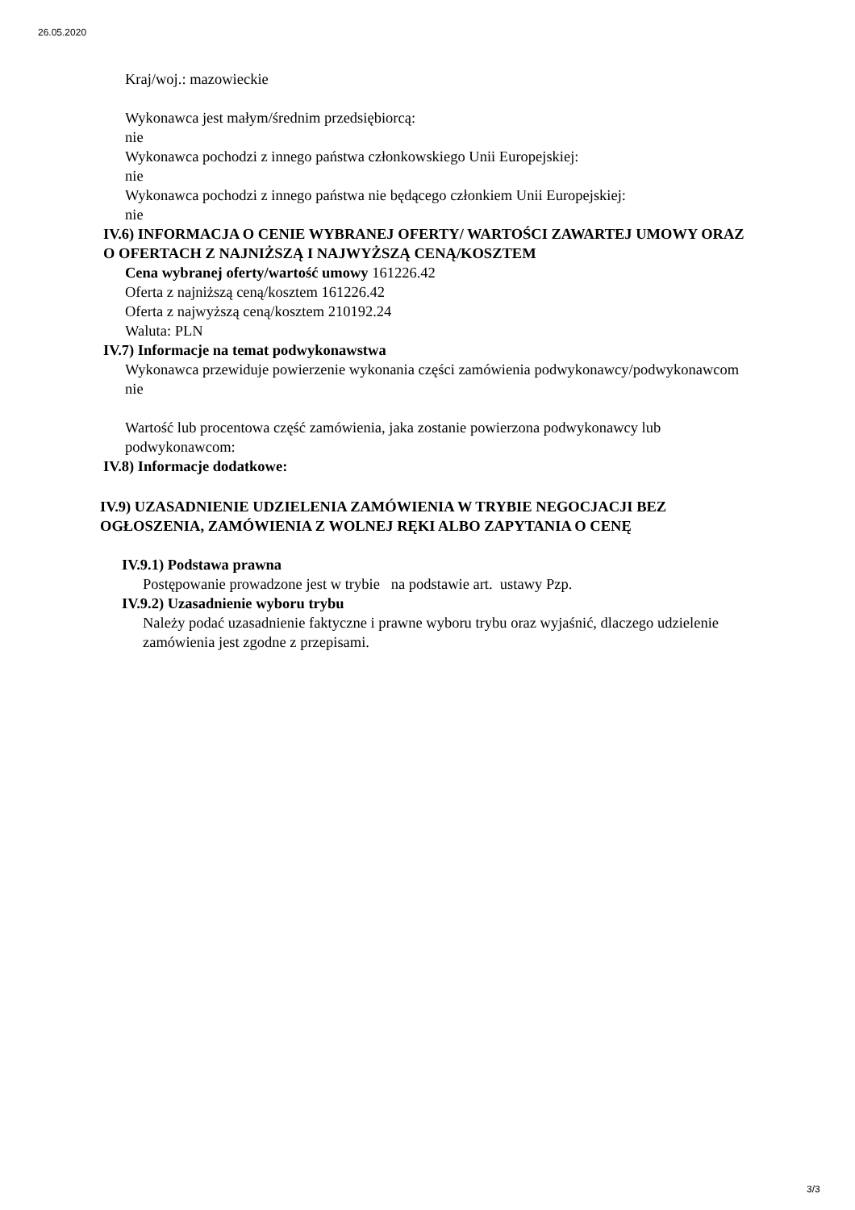26.05.2020
Kraj/woj.: mazowieckie
Wykonawca jest małym/średnim przedsiębiorcą:
nie
Wykonawca pochodzi z innego państwa członkowskiego Unii Europejskiej:
nie
Wykonawca pochodzi z innego państwa nie będącego członkiem Unii Europejskiej:
nie
IV.6) INFORMACJA O CENIE WYBRANEJ OFERTY/ WARTOŚCI ZAWARTEJ UMOWY ORAZ O OFERTACH Z NAJNIŻSZĄ I NAJWYŻSZĄ CENĄ/KOSZTEM
Cena wybranej oferty/wartość umowy 161226.42
Oferta z najniższą ceną/kosztem 161226.42
Oferta z najwyższą ceną/kosztem 210192.24
Waluta: PLN
IV.7) Informacje na temat podwykonawstwa
Wykonawca przewiduje powierzenie wykonania części zamówienia podwykonawcy/podwykonawcom
nie
Wartość lub procentowa część zamówienia, jaka zostanie powierzona podwykonawcy lub podwykonawcom:
IV.8) Informacje dodatkowe:
IV.9) UZASADNIENIE UDZIELENIA ZAMÓWIENIA W TRYBIE NEGOCJACJI BEZ OGŁOSZENIA, ZAMÓWIENIA Z WOLNEJ RĘKI ALBO ZAPYTANIA O CENĘ
IV.9.1) Podstawa prawna
Postępowanie prowadzone jest w trybie na podstawie art. ustawy Pzp.
IV.9.2) Uzasadnienie wyboru trybu
Należy podać uzasadnienie faktyczne i prawne wyboru trybu oraz wyjaśnić, dlaczego udzielenie zamówienia jest zgodne z przepisami.
3/3